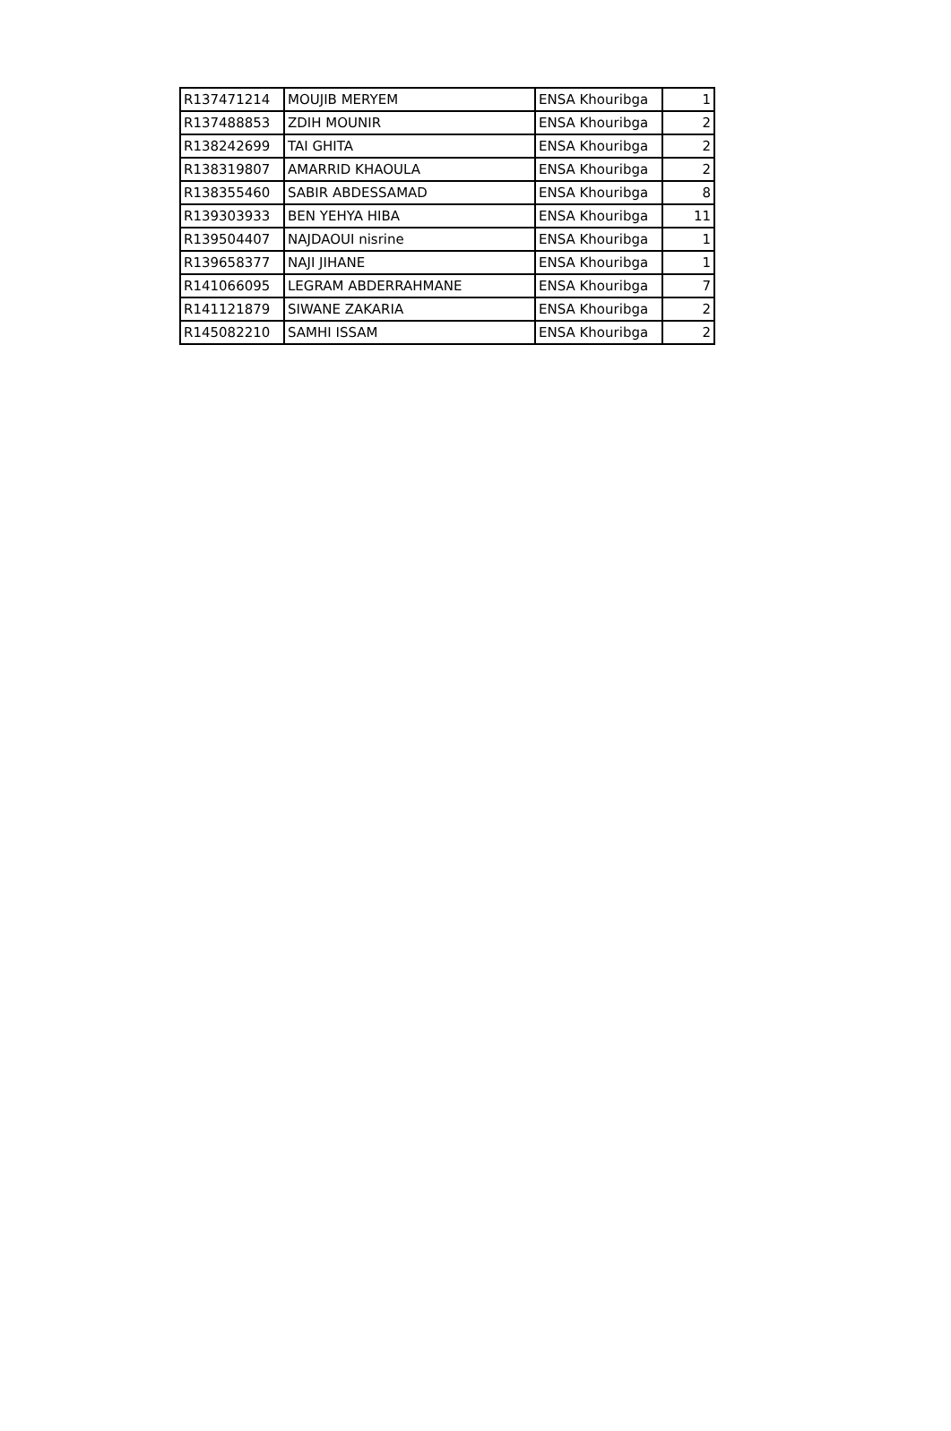| R137471214 | MOUJIB MERYEM | ENSA Khouribga | 1 |
| R137488853 | ZDIH MOUNIR | ENSA Khouribga | 2 |
| R138242699 | TAI GHITA | ENSA Khouribga | 2 |
| R138319807 | AMARRID KHAOULA | ENSA Khouribga | 2 |
| R138355460 | SABIR ABDESSAMAD | ENSA Khouribga | 8 |
| R139303933 | BEN YEHYA HIBA | ENSA Khouribga | 11 |
| R139504407 | NAJDAOUI nisrine | ENSA Khouribga | 1 |
| R139658377 | NAJI JIHANE | ENSA Khouribga | 1 |
| R141066095 | LEGRAM ABDERRAHMANE | ENSA Khouribga | 7 |
| R141121879 | SIWANE ZAKARIA | ENSA Khouribga | 2 |
| R145082210 | SAMHI ISSAM | ENSA Khouribga | 2 |